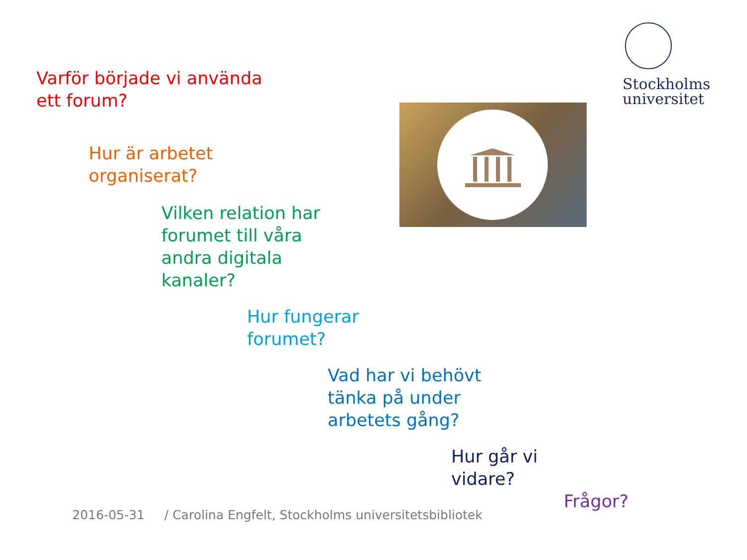Stockholms
universitet
Varför började vi använda
ett forum?
Hur är arbetet
organiserat?
Vilken relation har
forumet till våra
andra digitala
kanaler?
Hur fungerar
forumet?
Vad har vi behövt
tänka på under
arbetets gång?
Hur går vi
vidare?
Frågor?
2016-05-31 / Carolina Engfelt, Stockholms universitetsbibliotek